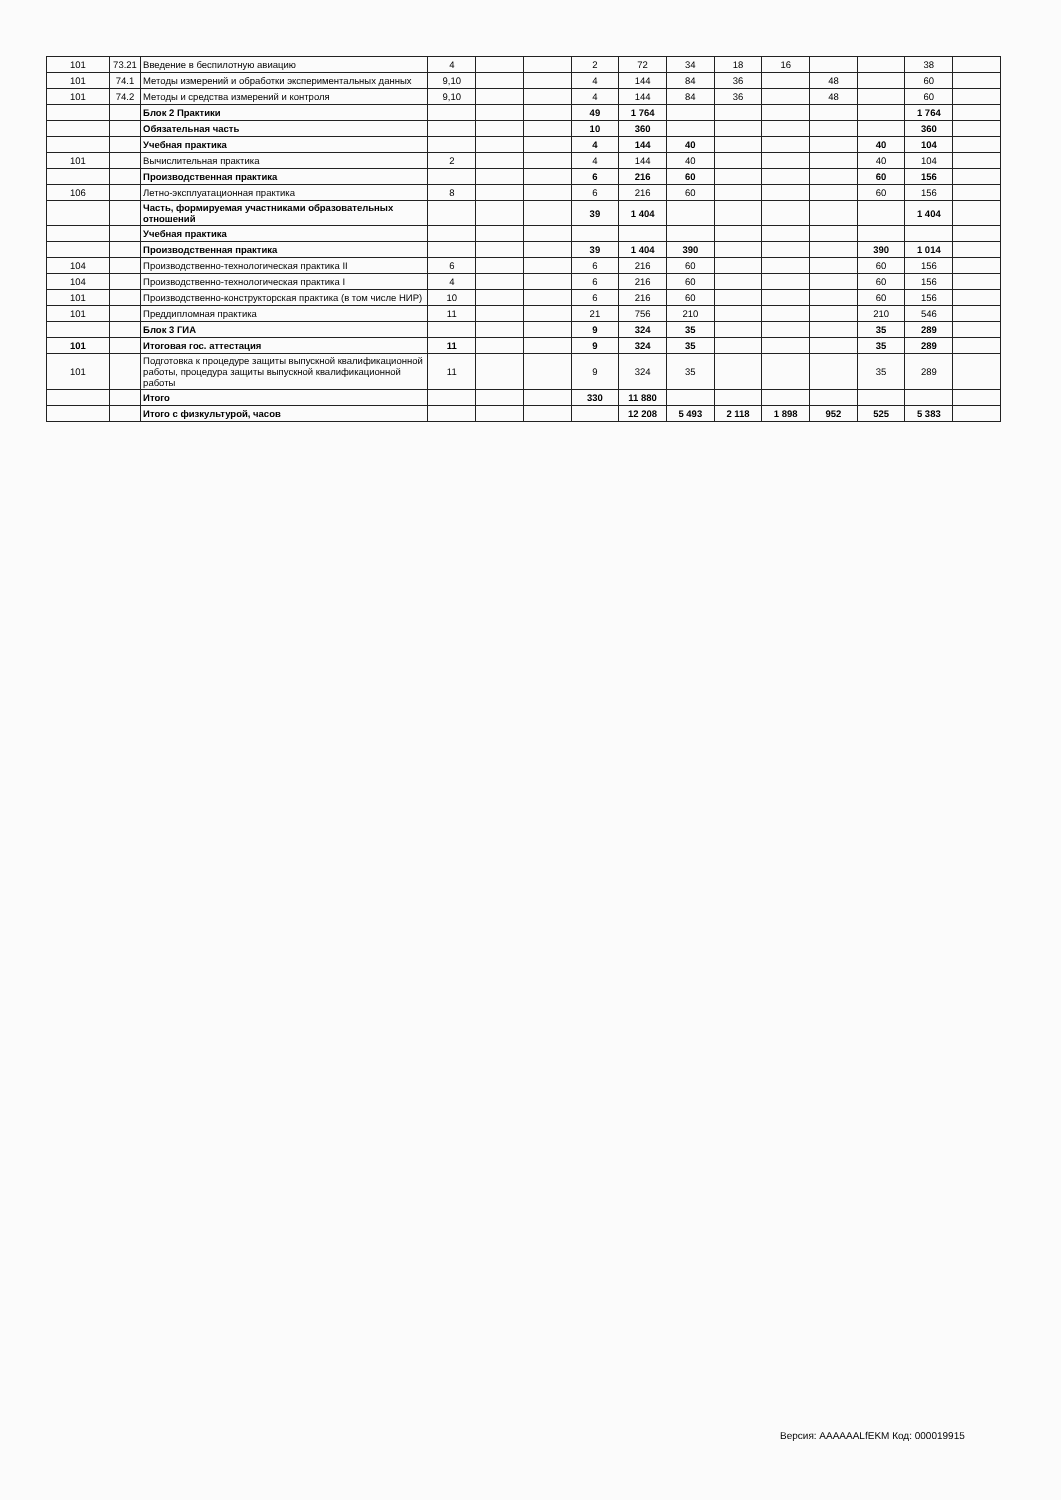| 101 | 73.21 | Введение в беспилотную авиацию | 4 | | | 2 | 72 | 34 | 18 | 16 | | | 38 | |
| 101 | 74.1 | Методы измерений и обработки экспериментальных данных | 9,10 | | | 4 | 144 | 84 | 36 | | 48 | | 60 | |
| 101 | 74.2 | Методы и средства измерений и контроля | 9,10 | | | 4 | 144 | 84 | 36 | | 48 | | 60 | |
| | | Блок 2 Практики | | | | 49 | 1 764 | | | | | | 1 764 | |
| | | Обязательная часть | | | | 10 | 360 | | | | | | 360 | |
| | | Учебная практика | | | | 4 | 144 | 40 | | | | 40 | 104 | |
| 101 | | Вычислительная практика | 2 | | | 4 | 144 | 40 | | | | 40 | 104 | |
| | | Производственная практика | | | | 6 | 216 | 60 | | | | 60 | 156 | |
| 106 | | Летно-эксплуатационная практика | 8 | | | 6 | 216 | 60 | | | | 60 | 156 | |
| | | Часть, формируемая участниками образовательных отношений | | | | 39 | 1 404 | | | | | | 1 404 | |
| | | Учебная практика | | | | | | | | | | | | |
| | | Производственная практика | | | | 39 | 1 404 | 390 | | | | 390 | 1 014 | |
| 104 | | Производственно-технологическая практика II | 6 | | | 6 | 216 | 60 | | | | 60 | 156 | |
| 104 | | Производственно-технологическая практика I | 4 | | | 6 | 216 | 60 | | | | 60 | 156 | |
| 101 | | Производственно-конструкторская практика (в том числе НИР) | 10 | | | 6 | 216 | 60 | | | | 60 | 156 | |
| 101 | | Преддипломная практика | 11 | | | 21 | 756 | 210 | | | | 210 | 546 | |
| | | Блок 3 ГИА | | | | 9 | 324 | 35 | | | | 35 | 289 | |
| 101 | | Итоговая гос. аттестация | 11 | | | 9 | 324 | 35 | | | | 35 | 289 | |
| 101 | | Подготовка к процедуре защиты выпускной квалификационной работы, процедура защиты выпускной квалификационной работы | 11 | | | 9 | 324 | 35 | | | | 35 | 289 | |
| | | Итого | | | | 330 | 11 880 | | | | | | | |
| | | Итого с физкультурой, часов | | | | | 12 208 | 5 493 | 2 118 | 1 898 | 952 | 525 | 5 383 | |
Версия: AAAAAALfEKM Код: 000019915